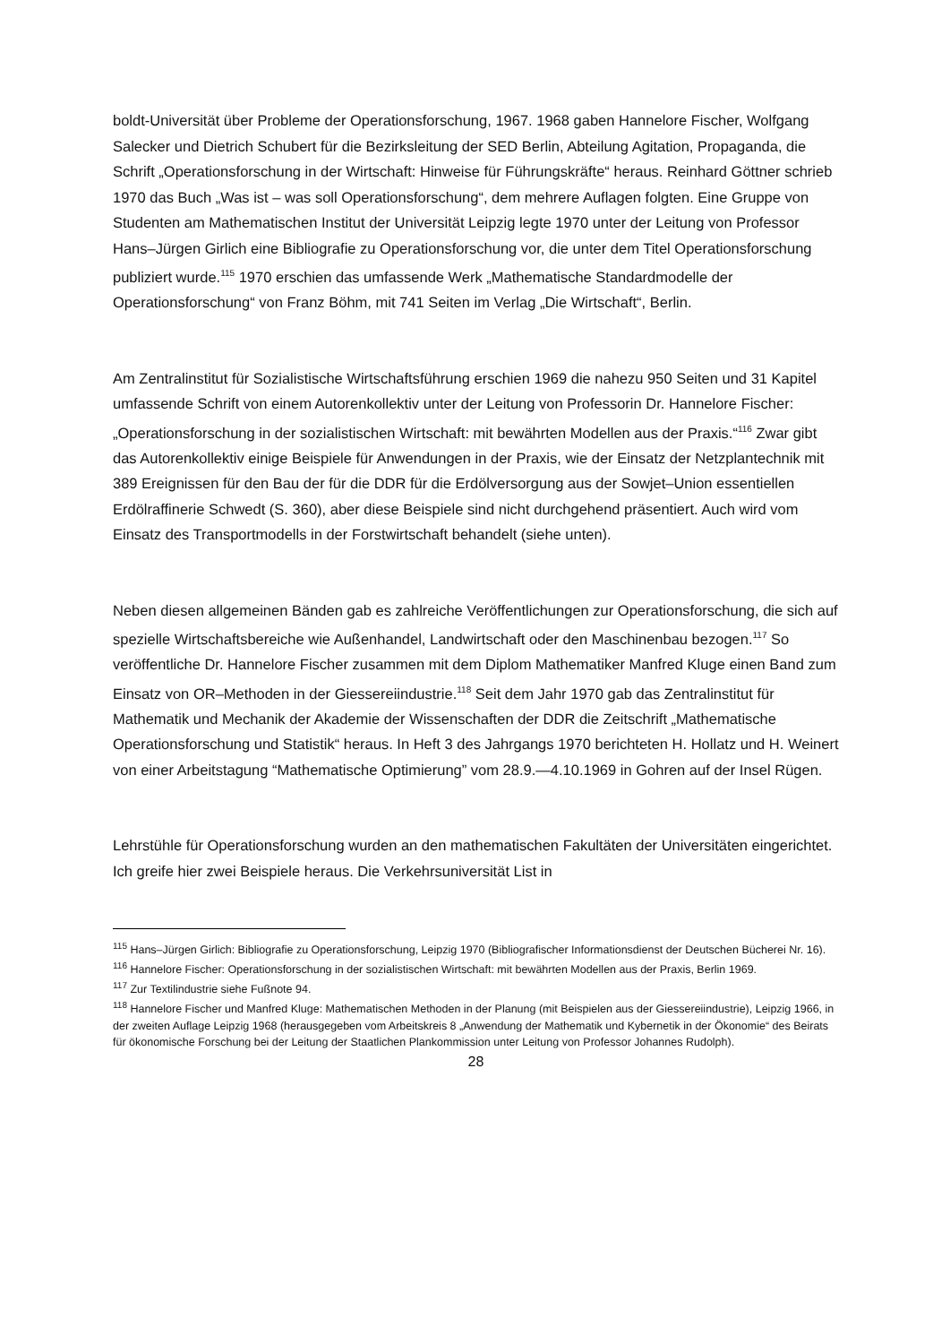boldt-Universität über Probleme der Operationsforschung, 1967. 1968 gaben Hannelore Fischer, Wolfgang Salecker und Dietrich Schubert für die Bezirksleitung der SED Berlin, Abteilung Agitation, Propaganda, die Schrift „Operationsforschung in der Wirtschaft: Hinweise für Führungskräfte“ heraus. Reinhard Göttner schrieb 1970 das Buch „Was ist – was soll Operationsforschung“, dem mehrere Auflagen folgten. Eine Gruppe von Studenten am Mathematischen Institut der Universität Leipzig legte 1970 unter der Leitung von Professor Hans–Jürgen Girlich eine Bibliografie zu Operationsforschung vor, die unter dem Titel Operationsforschung publiziert wurde.<sup>115</sup> 1970 erschien das umfassende Werk „Mathematische Standardmodelle der Operationsforschung“ von Franz Böhm, mit 741 Seiten im Verlag „Die Wirtschaft“, Berlin.
Am Zentralinstitut für Sozialistische Wirtschaftsführung erschien 1969 die nahezu 950 Seiten und 31 Kapitel umfassende Schrift von einem Autorenkollektiv unter der Leitung von Professorin Dr. Hannelore Fischer: „Operationsforschung in der sozialistischen Wirtschaft: mit bewährten Modellen aus der Praxis.“<sup>116</sup> Zwar gibt das Autorenkollektiv einige Beispiele für Anwendungen in der Praxis, wie der Einsatz der Netzplantechnik mit 389 Ereignissen für den Bau der für die DDR für die Erdölversorgung aus der Sowjet–Union essentiellen Erdölraffinerie Schwedt (S. 360), aber diese Beispiele sind nicht durchgehend präsentiert. Auch wird vom Einsatz des Transportmodells in der Forstwirtschaft behandelt (siehe unten).
Neben diesen allgemeinen Bänden gab es zahlreiche Veröffentlichungen zur Operationsforschung, die sich auf spezielle Wirtschaftsbereiche wie Außenhandel, Landwirtschaft oder den Maschinenbau bezogen.<sup>117</sup> So veröffentliche Dr. Hannelore Fischer zusammen mit dem Diplom Mathematiker Manfred Kluge einen Band zum Einsatz von OR–Methoden in der Giessereiindustrie.<sup>118</sup> Seit dem Jahr 1970 gab das Zentralinstitut für Mathematik und Mechanik der Akademie der Wissenschaften der DDR die Zeitschrift „Mathematische Operationsforschung und Statistik“ heraus. In Heft 3 des Jahrgangs 1970 berichteten H. Hollatz und H. Weinert von einer Arbeitstagung “Mathematische Optimierung” vom 28.9.—4.10.1969 in Gohren auf der Insel Rügen.
Lehrstühle für Operationsforschung wurden an den mathematischen Fakultäten der Universitäten eingerichtet. Ich greife hier zwei Beispiele heraus. Die Verkehrsuniversität List in
<sup>115</sup> Hans–Jürgen Girlich: Bibliografie zu Operationsforschung, Leipzig 1970 (Bibliografischer Informationsdienst der Deutschen Bücherei Nr. 16).
<sup>116</sup> Hannelore Fischer: Operationsforschung in der sozialistischen Wirtschaft: mit bewährten Modellen aus der Praxis, Berlin 1969.
<sup>117</sup> Zur Textilindustrie siehe Fußnote 94.
<sup>118</sup> Hannelore Fischer und Manfred Kluge: Mathematischen Methoden in der Planung (mit Beispielen aus der Giessereiindustrie), Leipzig 1966, in der zweiten Auflage Leipzig 1968 (herausgegeben vom Arbeitskreis 8 „Anwendung der Mathematik und Kybernetik in der Ökonomie“ des Beirats für ökonomische Forschung bei der Leitung der Staatlichen Plankommission unter Leitung von Professor Johannes Rudolph).
28